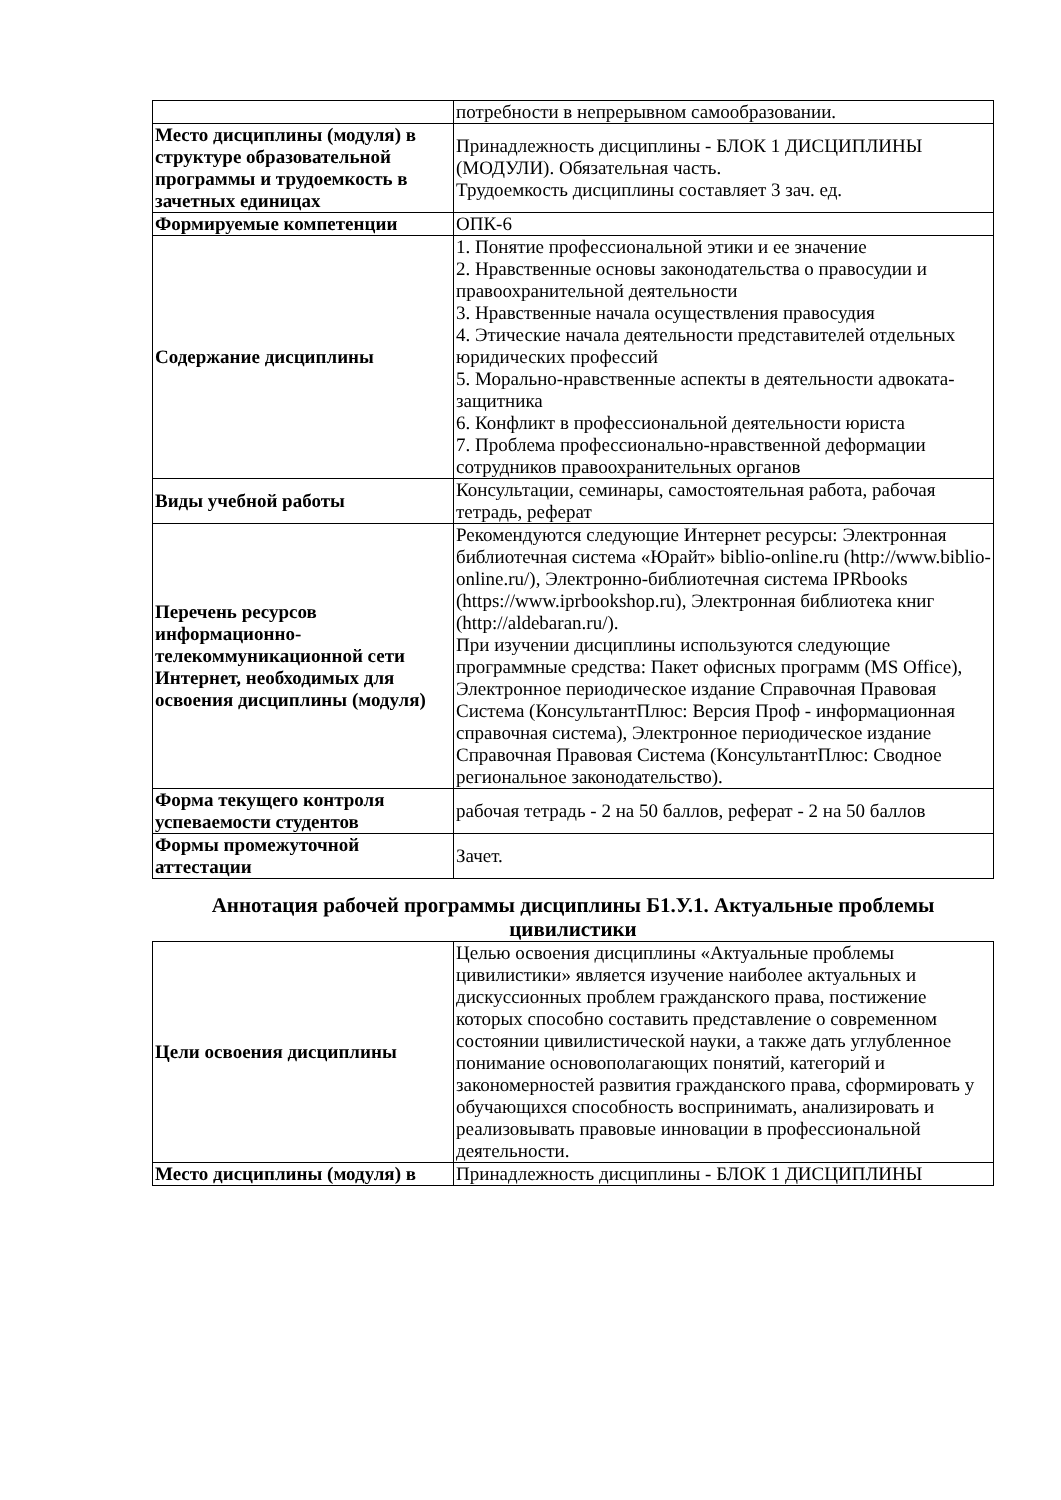| | потребности в непрерывном самообразовании. |
| Место дисциплины (модуля) в структуре образовательной программы и трудоемкость в зачетных единицах | Принадлежность дисциплины - БЛОК 1 ДИСЦИПЛИНЫ (МОДУЛИ). Обязательная часть. Трудоемкость дисциплины составляет 3 зач. ед. |
| Формируемые компетенции | ОПК-6 |
| Содержание дисциплины | 1. Понятие профессиональной этики и ее значение 2. Нравственные основы законодательства о правосудии и правоохранительной деятельности 3. Нравственные начала осуществления правосудия 4. Этические начала деятельности представителей отдельных юридических профессий 5. Морально-нравственные аспекты в деятельности адвоката- защитника 6. Конфликт в профессиональной деятельности юриста 7. Проблема профессионально-нравственной деформации сотрудников правоохранительных органов |
| Виды учебной работы | Консультации, семинары, самостоятельная работа, рабочая тетрадь, реферат |
| Перечень ресурсов информационно-телекоммуникационной сети Интернет, необходимых для освоения дисциплины (модуля) | Рекомендуются следующие Интернет ресурсы: Электронная библиотечная система «Юрайт» biblio-online.ru (http://www.biblio-online.ru/), Электронно-библиотечная система IPRbooks (https://www.iprbookshop.ru), Электронная библиотека книг (http://aldebaran.ru/). При изучении дисциплины используются следующие программные средства: Пакет офисных программ (MS Office), Электронное периодическое издание Справочная Правовая Система (КонсультантПлюс: Версия Проф - информационная справочная система), Электронное периодическое издание Справочная Правовая Система (КонсультантПлюс: Сводное региональное законодательство). |
| Форма текущего контроля успеваемости студентов | рабочая тетрадь - 2 на 50 баллов, реферат - 2 на 50 баллов |
| Формы промежуточной аттестации | Зачет. |
Аннотация рабочей программы дисциплины Б1.У.1. Актуальные проблемы цивилистики
| Цели освоения дисциплины | Целью освоения дисциплины «Актуальные проблемы цивилистики» является изучение наиболее актуальных и дискуссионных проблем гражданского права, постижение которых способно составить представление о современном состоянии цивилистической науки, а также дать углубленное понимание основополагающих понятий, категорий и закономерностей развития гражданского права, сформировать у обучающихся способность воспринимать, анализировать и реализовывать правовые инновации в профессиональной деятельности. |
| Место дисциплины (модуля) в | Принадлежность дисциплины - БЛОК 1 ДИСЦИПЛИНЫ |